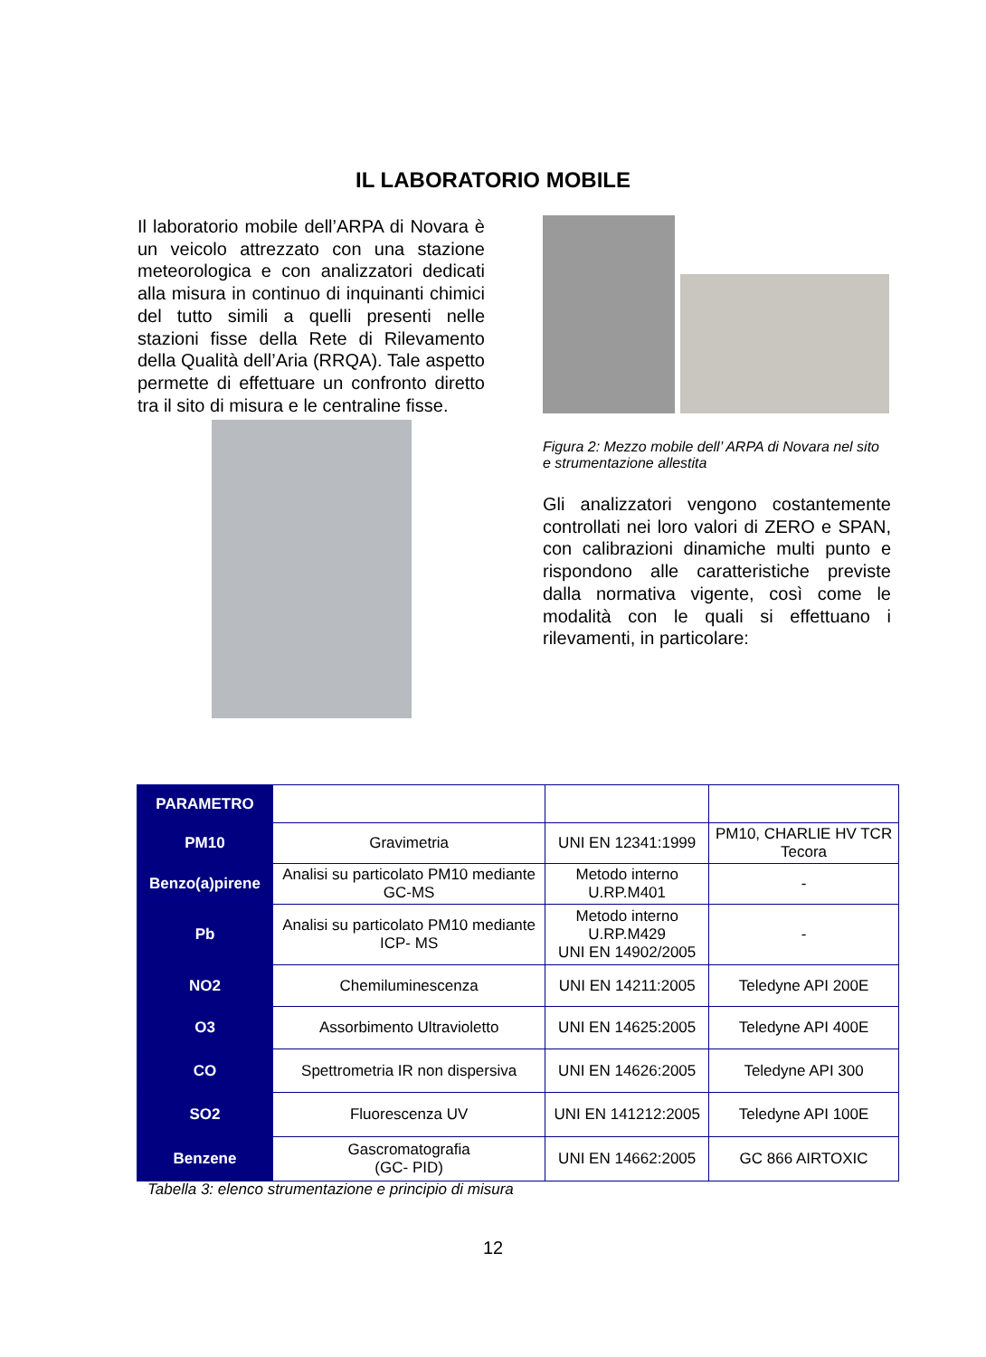IL LABORATORIO MOBILE
Il laboratorio mobile dell’ARPA di Novara è un veicolo attrezzato con una stazione meteorologica e con analizzatori dedicati alla misura in continuo di inquinanti chimici del tutto simili a quelli presenti nelle stazioni fisse della Rete di Rilevamento della Qualità dell’Aria (RRQA). Tale aspetto permette di effettuare un confronto diretto tra il sito di misura e le centraline fisse.
Figura 2: Mezzo mobile dell’ ARPA di Novara nel sito e strumentazione allestita
Gli analizzatori vengono costantemente controllati nei loro valori di ZERO e SPAN, con calibrazioni dinamiche multi punto e rispondono alle caratteristiche previste dalla normativa vigente, così come le modalità con le quali si effettuano i rilevamenti, in particolare:
| PARAMETRO | | | |
| PM10 | Gravimetria | UNI EN 12341:1999 | PM10, CHARLIE HV TCR Tecora |
| Benzo(a)pirene | Analisi su particolato PM10 mediante GC-MS | Metodo interno U.RP.M401 | - |
| Pb | Analisi su particolato PM10 mediante ICP- MS | Metodo interno U.RP.M429 UNI EN 14902/2005 | - |
| NO2 | Chemiluminescenza | UNI EN 14211:2005 | Teledyne API 200E |
| O3 | Assorbimento Ultravioletto | UNI EN 14625:2005 | Teledyne API 400E |
| CO | Spettrometria IR non dispersiva | UNI EN 14626:2005 | Teledyne API 300 |
| SO2 | Fluorescenza UV | UNI EN 141212:2005 | Teledyne API 100E |
| Benzene | Gascromatografia (GC- PID) | UNI EN 14662:2005 | GC 866 AIRTOXIC |
Tabella 3: elenco strumentazione e principio di misura
12